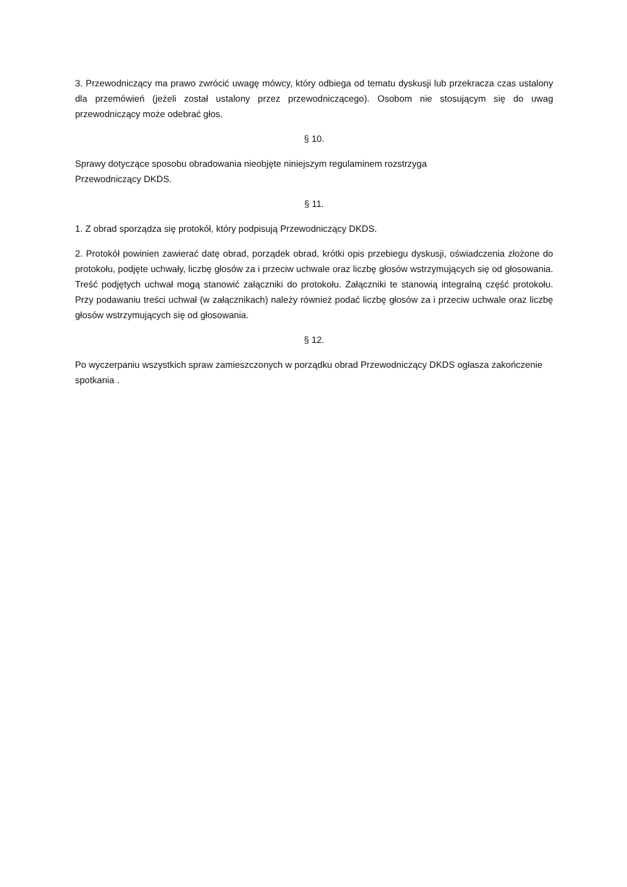3. Przewodniczący ma prawo zwrócić uwagę mówcy, który odbiega od tematu dyskusji lub przekracza czas ustalony dla przemówień (jeżeli został ustalony przez przewodniczącego). Osobom nie stosującym się do uwag przewodniczący może odebrać głos.
§ 10.
Sprawy dotyczące sposobu obradowania nieobjęte niniejszym regulaminem rozstrzyga
Przewodniczący DKDS.
§ 11.
1. Z obrad sporządza się protokół, który podpisują Przewodniczący DKDS.
2. Protokół powinien zawierać datę obrad, porządek obrad, krótki opis przebiegu dyskusji, oświadczenia złożone do protokołu, podjęte uchwały, liczbę głosów za i przeciw uchwale oraz liczbę głosów wstrzymujących się od głosowania. Treść podjętych uchwał mogą stanowić załączniki do protokołu. Załączniki te stanowią integralną część protokołu. Przy podawaniu treści uchwał (w załącznikach) należy również podać liczbę głosów za i przeciw uchwale oraz liczbę głosów wstrzymujących się od głosowania.
§ 12.
Po wyczerpaniu wszystkich spraw zamieszczonych w porządku obrad Przewodniczący DKDS ogłasza zakończenie spotkania .